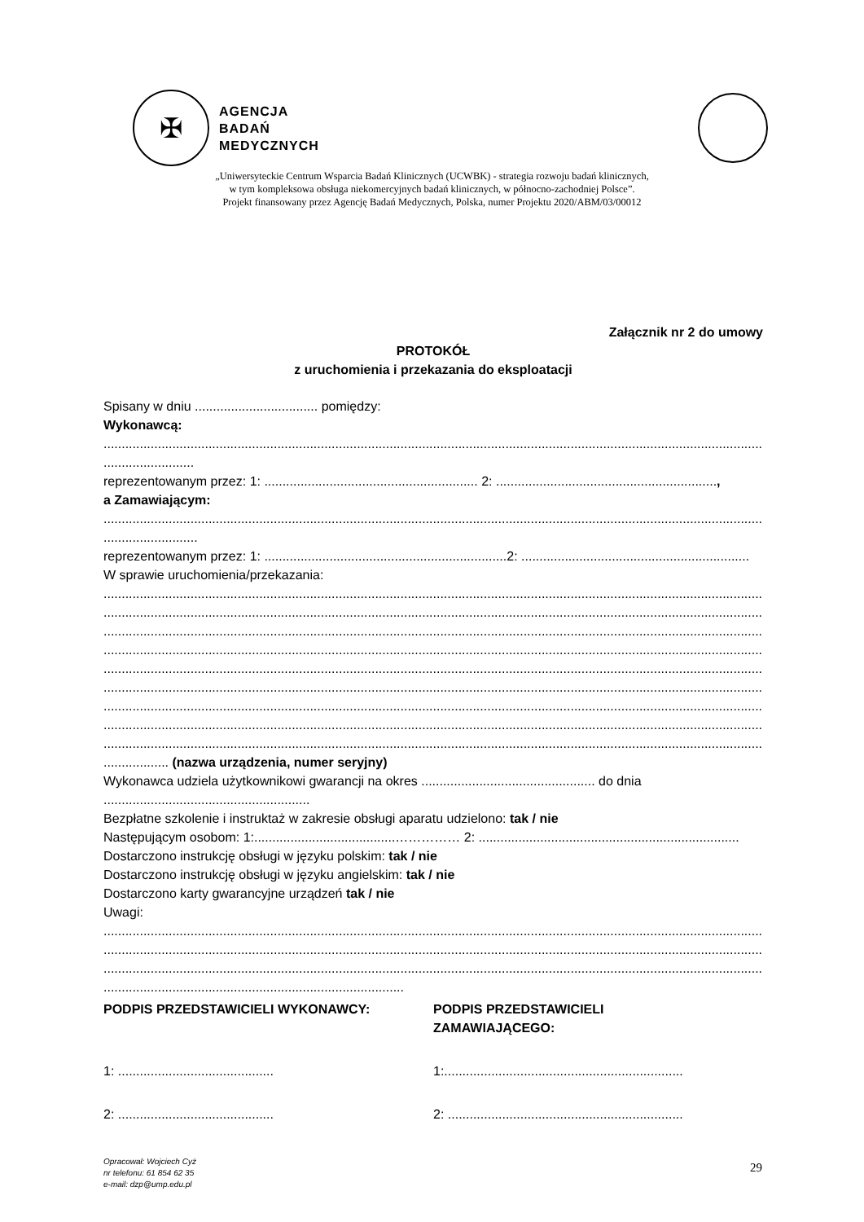✠
AGENCJA
BADAŃ
MEDYCZNYCH
„Uniwersyteckie Centrum Wsparcia Badań Klinicznych (UCWBK) - strategia rozwoju badań klinicznych,
w tym kompleksowa obsługa niekomercyjnych badań klinicznych, w północno-zachodniej Polsce”.
Projekt finansowany przez Agencję Badań Medycznych, Polska, numer Projektu 2020/ABM/03/00012
Załącznik nr 2 do umowy
PROTOKÓŁ
z uruchomienia i przekazania do eksploatacji
Spisany w dniu .................................. pomiędzy:
Wykonawcą:
............................................................................................................................................................................................
.........................
reprezentowanym przez: 1: ........................................................... 2: .............................................................,
a Zamawiającym:
............................................................................................................................................................................................
..........................
reprezentowanym przez: 1: ...................................................................2: ...............................................................
W sprawie uruchomienia/przekazania:
............................................................................................................................................................................................
............................................................................................................................................................................................
............................................................................................................................................................................................
............................................................................................................................................................................................
............................................................................................................................................................................................
............................................................................................................................................................................................
............................................................................................................................................................................................
............................................................................................................................................................................................
............................................................................................................................................................................................
.................. (nazwa urządzenia, numer seryjny)
Wykonawca udziela użytkownikowi gwarancji na okres ................................................ do dnia
.........................................................
Bezpłatne szkolenie i instruktaż w zakresie obsługi aparatu udzielono: tak / nie
Następującym osobom: 1:.......................................…………… 2: ........................................................................
Dostarczono instrukcję obsługi w języku polskim: tak / nie
Dostarczono instrukcję obsługi w języku angielskim: tak / nie
Dostarczono karty gwarancyjne urządzeń tak / nie
Uwagi:
............................................................................................................................................................................................
............................................................................................................................................................................................
............................................................................................................................................................................................
...................................................................................
PODPIS PRZEDSTAWICIELI WYKONAWCY:
PODPIS PRZEDSTAWICIELI
ZAMAWIAJĄCEGO:
1: ...........................................
1:..................................................................
2: ...........................................
2: .................................................................
Opracował: Wojciech Cyż
nr telefonu: 61 854 62 35
e-mail: dzp@ump.edu.pl
29